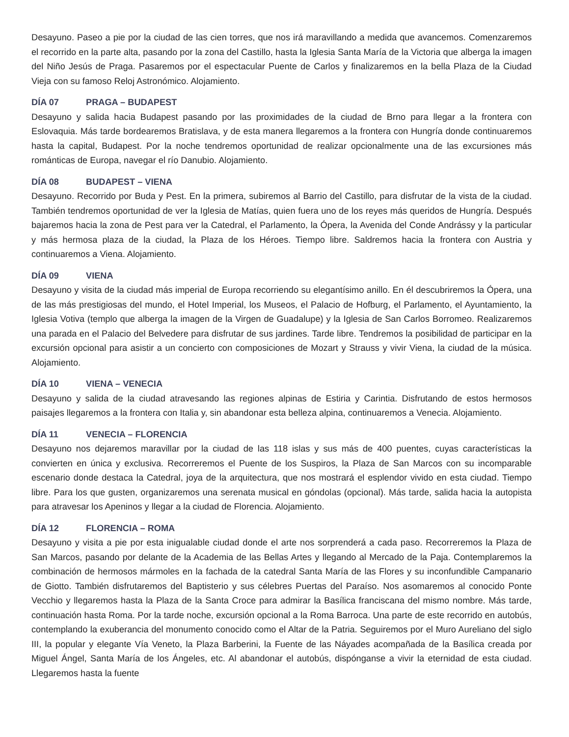Desayuno. Paseo a pie por la ciudad de las cien torres, que nos irá maravillando a medida que avancemos. Comenzaremos el recorrido en la parte alta, pasando por la zona del Castillo, hasta la Iglesia Santa María de la Victoria que alberga la imagen del Niño Jesús de Praga. Pasaremos por el espectacular Puente de Carlos y finalizaremos en la bella Plaza de la Ciudad Vieja con su famoso Reloj Astronómico. Alojamiento.
DÍA 07 PRAGA – BUDAPEST
Desayuno y salida hacia Budapest pasando por las proximidades de la ciudad de Brno para llegar a la frontera con Eslovaquia. Más tarde bordearemos Bratislava, y de esta manera llegaremos a la frontera con Hungría donde continuaremos hasta la capital, Budapest. Por la noche tendremos oportunidad de realizar opcionalmente una de las excursiones más románticas de Europa, navegar el río Danubio. Alojamiento.
DÍA 08 BUDAPEST – VIENA
Desayuno. Recorrido por Buda y Pest. En la primera, subiremos al Barrio del Castillo, para disfrutar de la vista de la ciudad. También tendremos oportunidad de ver la Iglesia de Matías, quien fuera uno de los reyes más queridos de Hungría. Después bajaremos hacia la zona de Pest para ver la Catedral, el Parlamento, la Ópera, la Avenida del Conde Andrássy y la particular y más hermosa plaza de la ciudad, la Plaza de los Héroes. Tiempo libre. Saldremos hacia la frontera con Austria y continuaremos a Viena. Alojamiento.
DÍA 09 VIENA
Desayuno y visita de la ciudad más imperial de Europa recorriendo su elegantísimo anillo. En él descubriremos la Ópera, una de las más prestigiosas del mundo, el Hotel Imperial, los Museos, el Palacio de Hofburg, el Parlamento, el Ayuntamiento, la Iglesia Votiva (templo que alberga la imagen de la Virgen de Guadalupe) y la Iglesia de San Carlos Borromeo. Realizaremos una parada en el Palacio del Belvedere para disfrutar de sus jardines. Tarde libre. Tendremos la posibilidad de participar en la excursión opcional para asistir a un concierto con composiciones de Mozart y Strauss y vivir Viena, la ciudad de la música. Alojamiento.
DÍA 10 VIENA – VENECIA
Desayuno y salida de la ciudad atravesando las regiones alpinas de Estiria y Carintia. Disfrutando de estos hermosos paisajes llegaremos a la frontera con Italia y, sin abandonar esta belleza alpina, continuaremos a Venecia. Alojamiento.
DÍA 11 VENECIA – FLORENCIA
Desayuno nos dejaremos maravillar por la ciudad de las 118 islas y sus más de 400 puentes, cuyas características la convierten en única y exclusiva. Recorreremos el Puente de los Suspiros, la Plaza de San Marcos con su incomparable escenario donde destaca la Catedral, joya de la arquitectura, que nos mostrará el esplendor vivido en esta ciudad. Tiempo libre. Para los que gusten, organizaremos una serenata musical en góndolas (opcional). Más tarde, salida hacia la autopista para atravesar los Apeninos y llegar a la ciudad de Florencia. Alojamiento.
DÍA 12 FLORENCIA – ROMA
Desayuno y visita a pie por esta inigualable ciudad donde el arte nos sorprenderá a cada paso. Recorreremos la Plaza de San Marcos, pasando por delante de la Academia de las Bellas Artes y llegando al Mercado de la Paja. Contemplaremos la combinación de hermosos mármoles en la fachada de la catedral Santa María de las Flores y su inconfundible Campanario de Giotto. También disfrutaremos del Baptisterio y sus célebres Puertas del Paraíso. Nos asomaremos al conocido Ponte Vecchio y llegaremos hasta la Plaza de la Santa Croce para admirar la Basílica franciscana del mismo nombre. Más tarde, continuación hasta Roma. Por la tarde noche, excursión opcional a la Roma Barroca. Una parte de este recorrido en autobús, contemplando la exuberancia del monumento conocido como el Altar de la Patria. Seguiremos por el Muro Aureliano del siglo III, la popular y elegante Vía Veneto, la Plaza Barberini, la Fuente de las Náyades acompañada de la Basílica creada por Miguel Ángel, Santa María de los Ángeles, etc. Al abandonar el autobús, dispónganse a vivir la eternidad de esta ciudad. Llegaremos hasta la fuente